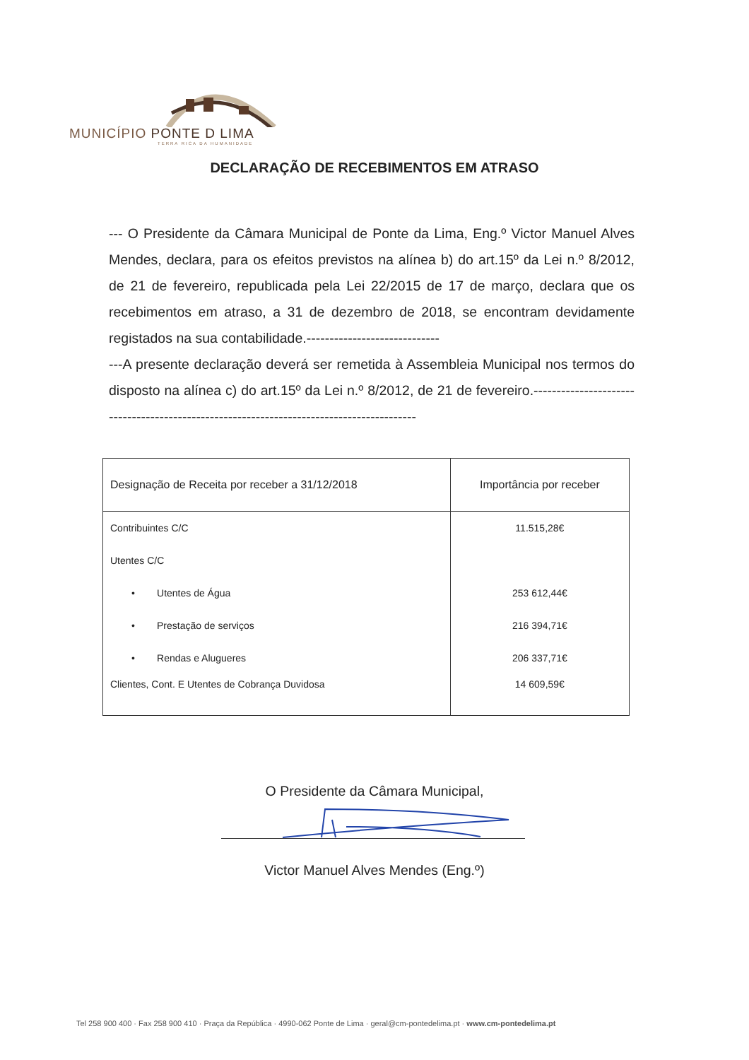MUNICÍPIO PONTE D LIMA
TERRA RICA DA HUMANIDADE
DECLARAÇÃO DE RECEBIMENTOS EM ATRASO
--- O Presidente da Câmara Municipal de Ponte da Lima, Eng.º Victor Manuel Alves Mendes, declara, para os efeitos previstos na alínea b) do art.15º da Lei n.º 8/2012, de 21 de fevereiro, republicada pela Lei 22/2015 de 17 de março, declara que os recebimentos em atraso, a 31 de dezembro de 2018, se encontram devidamente registados na sua contabilidade.-----------------------------
---A presente declaração deverá ser remetida à Assembleia Municipal nos termos do disposto na alínea c) do art.15º da Lei n.º 8/2012, de 21 de fevereiro.-----------------------------------------------------------------------------------------
| Designação de Receita por receber a 31/12/2018 | Importância por receber |
| --- | --- |
| Contribuintes C/C | 11.515,28€ |
| Utentes C/C | |
| • Utentes de Água | 253 612,44€ |
| • Prestação de serviços | 216 394,71€ |
| • Rendas e Alugueres | 206 337,71€ |
| Clientes, Cont. E Utentes de Cobrança Duvidosa | 14 609,59€ |
O Presidente da Câmara Municipal,
Victor Manuel Alves Mendes (Eng.º)
Tel 258 900 400 · Fax 258 900 410 · Praça da República · 4990-062 Ponte de Lima · geral@cm-pontedelima.pt · www.cm-pontedelima.pt